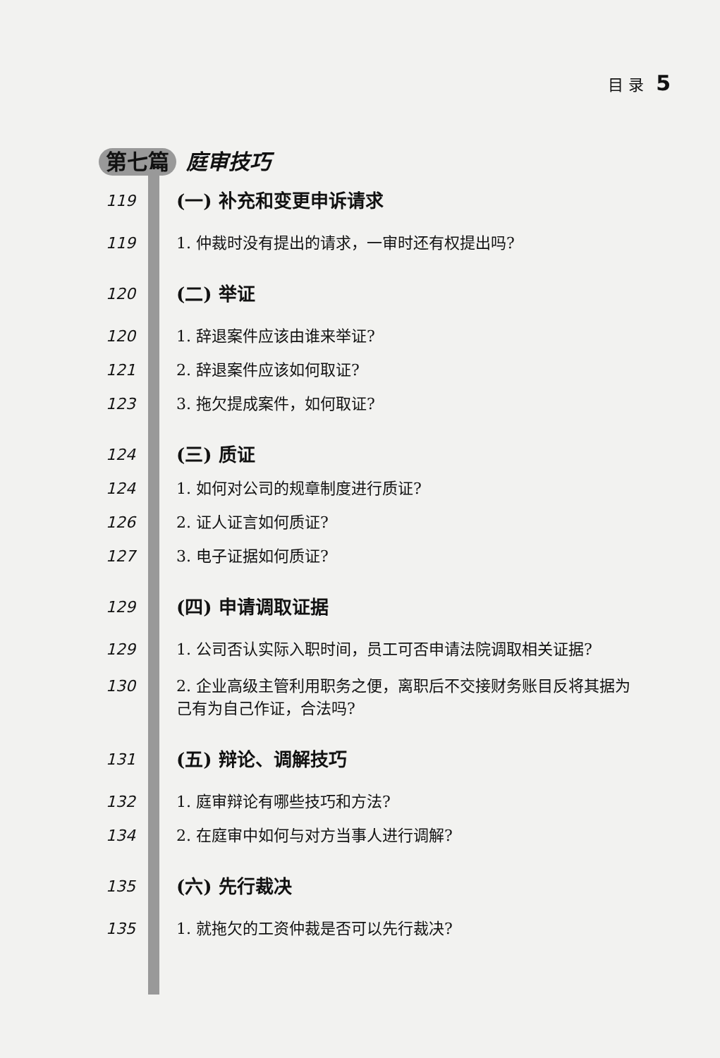目 录 5
第七篇 庭审技巧
119
(一) 补充和变更申诉请求
119 1. 仲裁时没有提出的请求，一审时还有权提出吗?
120
(二) 举证
120 1. 辞退案件应该由谁来举证?
121 2. 辞退案件应该如何取证?
123 3. 拖欠提成案件，如何取证?
124
(三) 质证
124 1. 如何对公司的规章制度进行质证?
126 2. 证人证言如何质证?
127 3. 电子证据如何质证?
129
(四) 申请调取证据
129 1. 公司否认实际入职时间，员工可否申请法院调取相关证据?
130 2. 企业高级主管利用职务之便，离职后不交接财务账目反将其据为己有为自己作证，合法吗?
131
(五) 辩论、调解技巧
132 1. 庭审辩论有哪些技巧和方法?
134 2. 在庭审中如何与对方当事人进行调解?
135
(六) 先行裁决
135 1. 就拖欠的工资仲裁是否可以先行裁决?